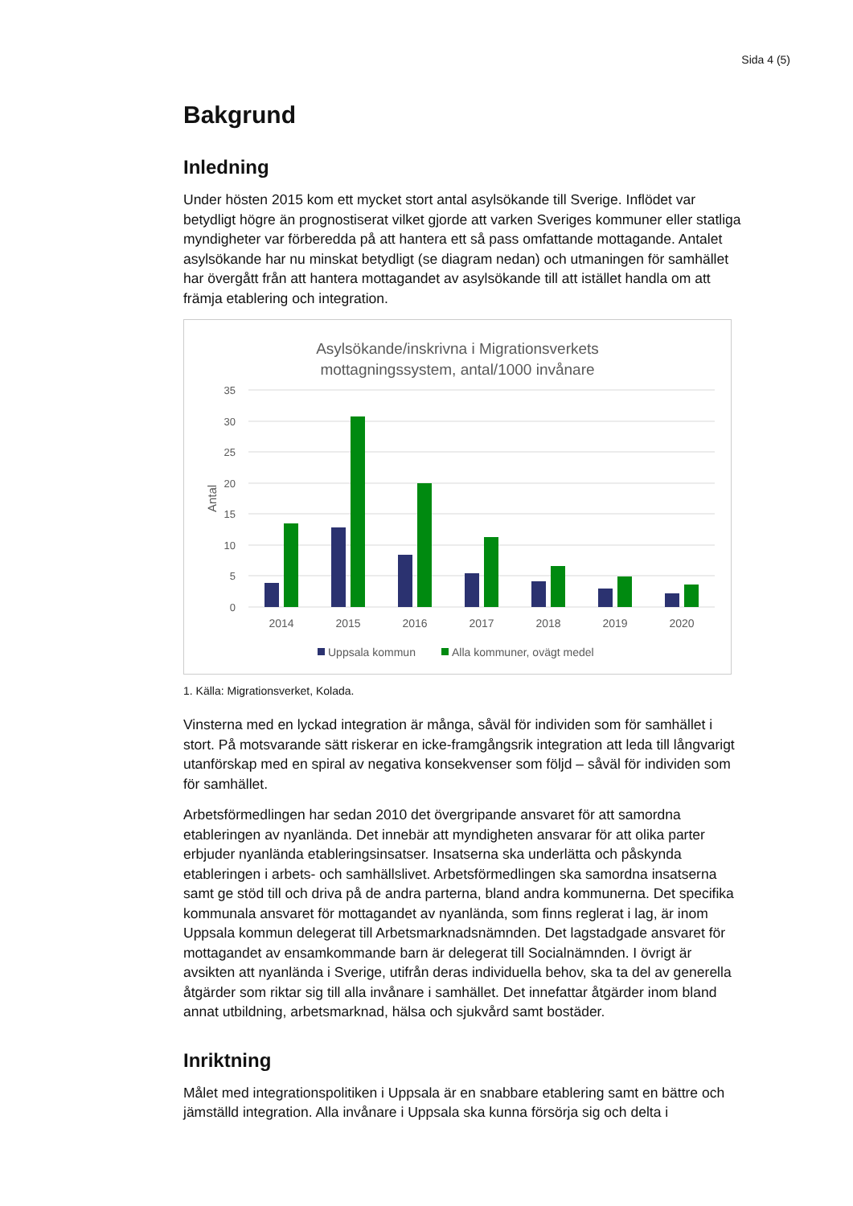Sida 4 (5)
Bakgrund
Inledning
Under hösten 2015 kom ett mycket stort antal asylsökande till Sverige. Inflödet var betydligt högre än prognostiserat vilket gjorde att varken Sveriges kommuner eller statliga myndigheter var förberedda på att hantera ett så pass omfattande mottagande. Antalet asylsökande har nu minskat betydligt (se diagram nedan) och utmaningen för samhället har övergått från att hantera mottagandet av asylsökande till att istället handla om att främja etablering och integration.
Asylsökande/inskrivna i Migrationsverkets
mottagningssystem, antal/1000 invånare
35
30
25
20
15
10
5
0
Antal
2014
2015
2016
2017
2018
2019
2020
Uppsala kommun
Alla kommuner, ovägt medel
1. Källa: Migrationsverket, Kolada.
Vinsterna med en lyckad integration är många, såväl för individen som för samhället i stort. På motsvarande sätt riskerar en icke-framgångsrik integration att leda till långvarigt utanförskap med en spiral av negativa konsekvenser som följd – såväl för individen som för samhället.
Arbetsförmedlingen har sedan 2010 det övergripande ansvaret för att samordna etableringen av nyanlända. Det innebär att myndigheten ansvarar för att olika parter erbjuder nyanlända etableringsinsatser. Insatserna ska underlätta och påskynda etableringen i arbets- och samhällslivet. Arbetsförmedlingen ska samordna insatserna samt ge stöd till och driva på de andra parterna, bland andra kommunerna. Det specifika kommunala ansvaret för mottagandet av nyanlända, som finns reglerat i lag, är inom Uppsala kommun delegerat till Arbetsmarknadsnämnden. Det lagstadgade ansvaret för mottagandet av ensamkommande barn är delegerat till Socialnämnden. I övrigt är avsikten att nyanlända i Sverige, utifrån deras individuella behov, ska ta del av generella åtgärder som riktar sig till alla invånare i samhället. Det innefattar åtgärder inom bland annat utbildning, arbetsmarknad, hälsa och sjukvård samt bostäder.
Inriktning
Målet med integrationspolitiken i Uppsala är en snabbare etablering samt en bättre och jämställd integration. Alla invånare i Uppsala ska kunna försörja sig och delta i